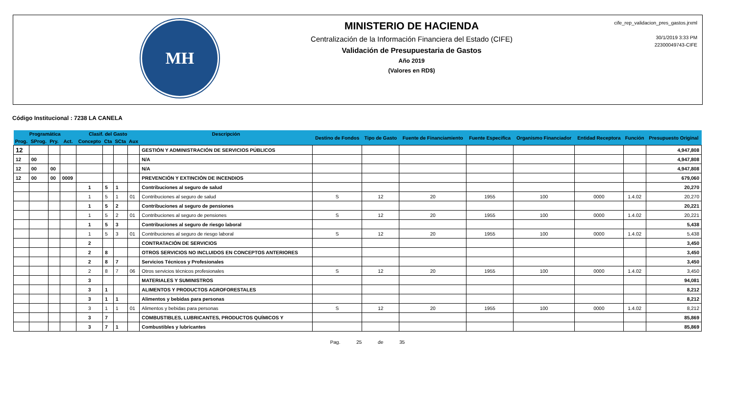MH
MINISTERIO DE HACIENDA
Centralización de la Información Financiera del Estado (CIFE)
Validación de Presupuestaria de Gastos
Año 2019
(Valores en RD$)
cife_rep_validacion_pres_gastos.jrxml
30/1/2019 3:33 PM
22300049743-CIFE
Código Institucional : 7238 LA CANELA
| Programática | | | | Clasif. del Gasto | | | | Descripción | Destino de Fondos | Tipo de Gasto | Fuente de Financiamiento | Fuente Especifica | Organismo Financiador | Entidad Receptora | Función | Presupuesto Original |
| --- | --- | --- | --- | --- | --- | --- | --- | --- | --- | --- | --- | --- | --- | --- | --- | --- |
| Prog. | SProg. | Pry. | Act. | Concepto | Cta | SCta | Aux | | | | | | | | | |
| 12 | | | | | | | | GESTIÓN Y ADMINISTRACIÓN DE SERVICIOS PÚBLICOS | | | | | | | | 4,947,808 |
| 12 | 00 | | | | | | | N/A | | | | | | | | 4,947,808 |
| 12 | 00 | 00 | | | | | | N/A | | | | | | | | 4,947,808 |
| 12 | 00 | 00 | 0009 | | | | | PREVENCIÓN Y EXTINCIÓN DE INCENDIOS | | | | | | | | 679,060 |
| | | | | 1 | 5 | 1 | | Contribuciones al seguro de salud | | | | | | | | 20,270 |
| | | | | 1 | 5 | 1 | 01 | Contribuciones al seguro de salud | S | 12 | 20 | 1955 | 100 | 0000 | 1.4.02 | 20,270 |
| | | | | 1 | 5 | 2 | | Contribuciones al seguro de pensiones | | | | | | | | 20,221 |
| | | | | 1 | 5 | 2 | 01 | Contribuciones al seguro de pensiones | S | 12 | 20 | 1955 | 100 | 0000 | 1.4.02 | 20,221 |
| | | | | 1 | 5 | 3 | | Contribuciones al seguro de riesgo laboral | | | | | | | | 5,438 |
| | | | | 1 | 5 | 3 | 01 | Contribuciones al seguro de riesgo laboral | S | 12 | 20 | 1955 | 100 | 0000 | 1.4.02 | 5,438 |
| | | | | 2 | | | | CONTRATACIÓN DE SERVICIOS | | | | | | | | 3,450 |
| | | | | 2 | 8 | | | OTROS SERVICIOS NO INCLUIDOS EN CONCEPTOS ANTERIORES | | | | | | | | 3,450 |
| | | | | 2 | 8 | 7 | | Servicios Técnicos y Profesionales | | | | | | | | 3,450 |
| | | | | 2 | 8 | 7 | 06 | Otros servicios técnicos profesionales | S | 12 | 20 | 1955 | 100 | 0000 | 1.4.02 | 3,450 |
| | | | | 3 | | | | MATERIALES Y SUMINISTROS | | | | | | | | 94,081 |
| | | | | 3 | 1 | | | ALIMENTOS Y PRODUCTOS AGROFORESTALES | | | | | | | | 8,212 |
| | | | | 3 | 1 | 1 | | Alimentos y bebidas para personas | | | | | | | | 8,212 |
| | | | | 3 | 1 | 1 | 01 | Alimentos y bebidas para personas | S | 12 | 20 | 1955 | 100 | 0000 | 1.4.02 | 8,212 |
| | | | | 3 | 7 | | | COMBUSTIBLES, LUBRICANTES, PRODUCTOS QUÍMICOS Y | | | | | | | | 85,869 |
| | | | | 3 | 7 | 1 | | Combustibles y lubricantes | | | | | | | | 85,869 |
Pag. 25 de 35